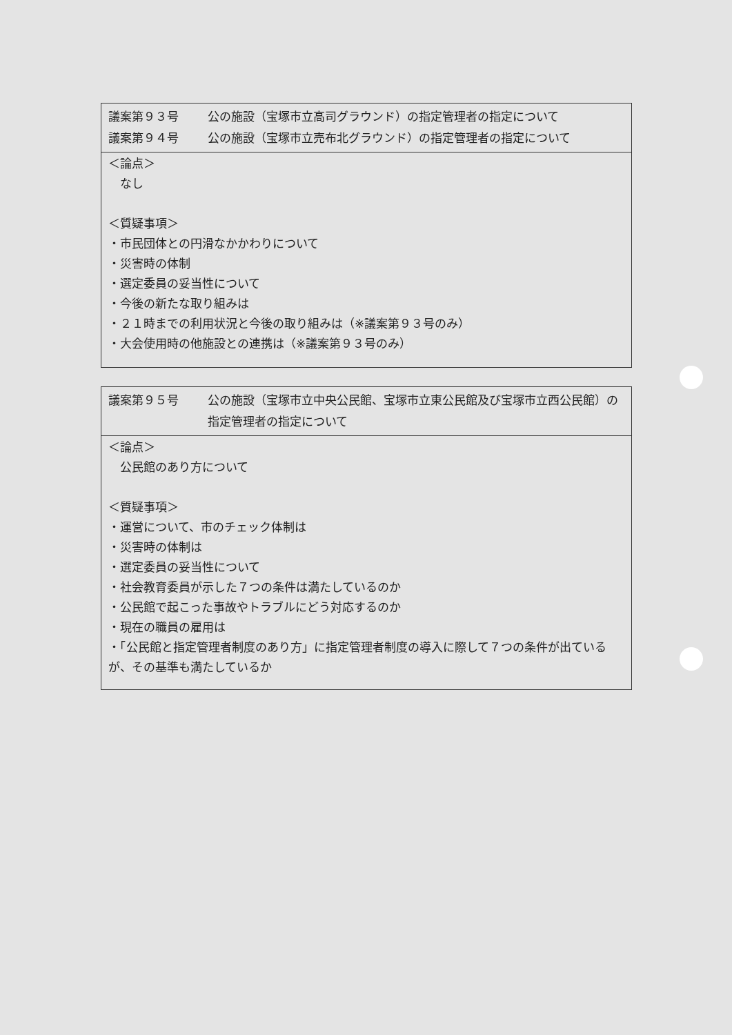議案第９３号 公の施設（宝塚市立高司グラウンド）の指定管理者の指定について
議案第９４号 公の施設（宝塚市立売布北グラウンド）の指定管理者の指定について
＜論点＞
　なし
＜質疑事項＞
・市民団体との円滑なかかわりについて
・災害時の体制
・選定委員の妥当性について
・今後の新たな取り組みは
・２１時までの利用状況と今後の取り組みは（※議案第９３号のみ）
・大会使用時の他施設との連携は（※議案第９３号のみ）
議案第９５号 公の施設（宝塚市立中央公民館、宝塚市立東公民館及び宝塚市立西公民館）の指定管理者の指定について
＜論点＞
　公民館のあり方について
＜質疑事項＞
・運営について、市のチェック体制は
・災害時の体制は
・選定委員の妥当性について
・社会教育委員が示した７つの条件は満たしているのか
・公民館で起こった事故やトラブルにどう対応するのか
・現在の職員の雇用は
・「公民館と指定管理者制度のあり方」に指定管理者制度の導入に際して７つの条件が出ているが、その基準も満たしているか